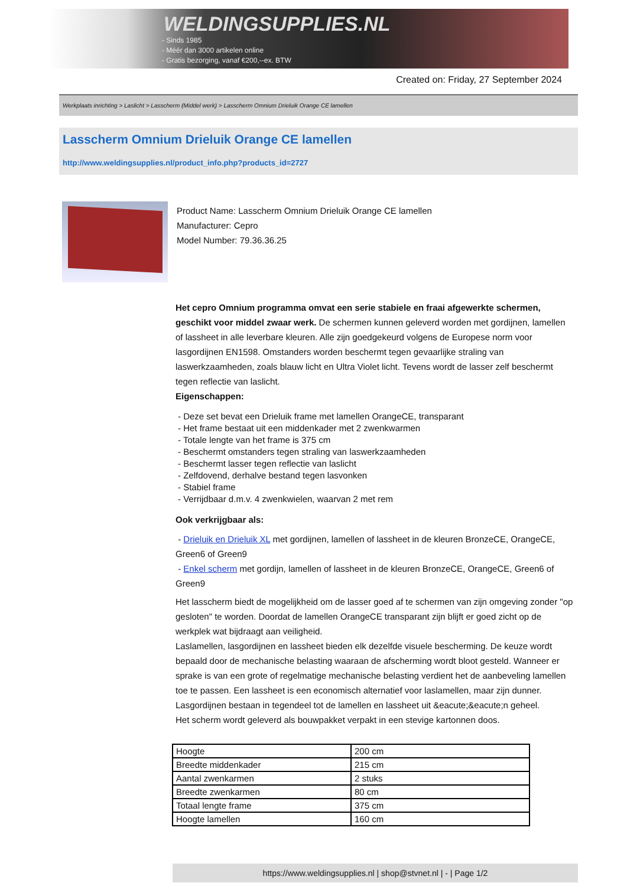WELDINGSUPPLIES.NL
- Sinds 1985
- Méér dan 3000 artikelen online
- Gratis bezorging, vanaf €200,--ex. BTW
Created on: Friday, 27 September 2024
Werkplaats inrichting > Laslicht > Lasscherm (Middel werk) > Lasscherm Omnium Drieluik Orange CE lamellen
Lasscherm Omnium Drieluik Orange CE lamellen
http://www.weldingsupplies.nl/product_info.php?products_id=2727
Product Name: Lasscherm Omnium Drieluik Orange CE lamellen
Manufacturer: Cepro
Model Number: 79.36.36.25
Het cepro Omnium programma omvat een serie stabiele en fraai afgewerkte schermen, geschikt voor middel zwaar werk. De schermen kunnen geleverd worden met gordijnen, lamellen of lassheet in alle leverbare kleuren. Alle zijn goedgekeurd volgens de Europese norm voor lasgordijnen EN1598. Omstanders worden beschermt tegen gevaarlijke straling van laswerkzaamheden, zoals blauw licht en Ultra Violet licht. Tevens wordt de lasser zelf beschermt tegen reflectie van laslicht.
Eigenschappen:
- Deze set bevat een Drieluik frame met lamellen OrangeCE, transparant
- Het frame bestaat uit een middenkader met 2 zwenkwarmen
- Totale lengte van het frame is 375 cm
- Beschermt omstanders tegen straling van laswerkzaamheden
- Beschermt lasser tegen reflectie van laslicht
- Zelfdovend, derhalve bestand tegen lasvonken
- Stabiel frame
- Verrijdbaar d.m.v. 4 zwenkwielen, waarvan 2 met rem
Ook verkrijgbaar als:
- Drieluik en Drieluik XL met gordijnen, lamellen of lassheet in de kleuren BronzeCE, OrangeCE, Green6 of Green9
- Enkel scherm met gordijn, lamellen of lassheet in de kleuren BronzeCE, OrangeCE, Green6 of Green9
Het lasscherm biedt de mogelijkheid om de lasser goed af te schermen van zijn omgeving zonder "op gesloten" te worden. Doordat de lamellen OrangeCE transparant zijn blijft er goed zicht op de werkplek wat bijdraagt aan veiligheid.
Laslamellen, lasgordijnen en lassheet bieden elk dezelfde visuele bescherming. De keuze wordt bepaald door de mechanische belasting waaraan de afscherming wordt bloot gesteld. Wanneer er sprake is van een grote of regelmatige mechanische belasting verdient het de aanbeveling lamellen toe te passen. Een lassheet is een economisch alternatief voor laslamellen, maar zijn dunner. Lasgordijnen bestaan in tegendeel tot de lamellen en lassheet uit &eacute;&eacute;n geheel.
Het scherm wordt geleverd als bouwpakket verpakt in een stevige kartonnen doos.
| Hoogte | 200 cm |
| Breedte middenkader | 215 cm |
| Aantal zwenkarmen | 2 stuks |
| Breedte zwenkarmen | 80 cm |
| Totaal lengte frame | 375 cm |
| Hoogte lamellen | 160 cm |
https://www.weldingsupplies.nl | shop@stvnet.nl | - | Page 1/2